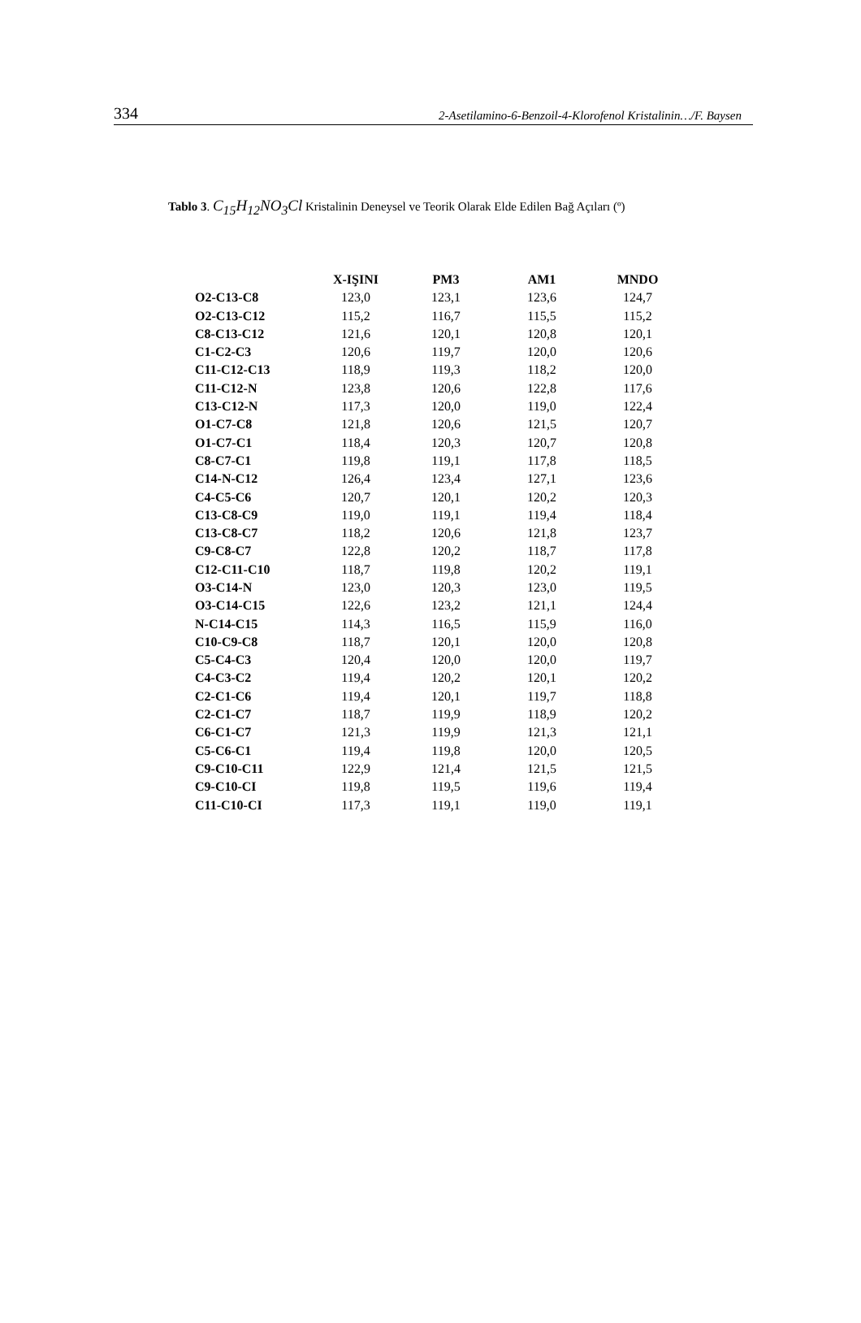334 2-Asetilamino-6-Benzoil-4-Klorofenol Kristalinin…/F. Baysen
Tablo 3. C<sub>15</sub>H<sub>12</sub>NO<sub>3</sub>Cl Kristalinin Deneysel ve Teorik Olarak Elde Edilen Bağ Açıları (º)
| | X-IŞINI | PM3 | AM1 | MNDO |
| --- | --- | --- | --- | --- |
| O2-C13-C8 | 123,0 | 123,1 | 123,6 | 124,7 |
| O2-C13-C12 | 115,2 | 116,7 | 115,5 | 115,2 |
| C8-C13-C12 | 121,6 | 120,1 | 120,8 | 120,1 |
| C1-C2-C3 | 120,6 | 119,7 | 120,0 | 120,6 |
| C11-C12-C13 | 118,9 | 119,3 | 118,2 | 120,0 |
| C11-C12-N | 123,8 | 120,6 | 122,8 | 117,6 |
| C13-C12-N | 117,3 | 120,0 | 119,0 | 122,4 |
| O1-C7-C8 | 121,8 | 120,6 | 121,5 | 120,7 |
| O1-C7-C1 | 118,4 | 120,3 | 120,7 | 120,8 |
| C8-C7-C1 | 119,8 | 119,1 | 117,8 | 118,5 |
| C14-N-C12 | 126,4 | 123,4 | 127,1 | 123,6 |
| C4-C5-C6 | 120,7 | 120,1 | 120,2 | 120,3 |
| C13-C8-C9 | 119,0 | 119,1 | 119,4 | 118,4 |
| C13-C8-C7 | 118,2 | 120,6 | 121,8 | 123,7 |
| C9-C8-C7 | 122,8 | 120,2 | 118,7 | 117,8 |
| C12-C11-C10 | 118,7 | 119,8 | 120,2 | 119,1 |
| O3-C14-N | 123,0 | 120,3 | 123,0 | 119,5 |
| O3-C14-C15 | 122,6 | 123,2 | 121,1 | 124,4 |
| N-C14-C15 | 114,3 | 116,5 | 115,9 | 116,0 |
| C10-C9-C8 | 118,7 | 120,1 | 120,0 | 120,8 |
| C5-C4-C3 | 120,4 | 120,0 | 120,0 | 119,7 |
| C4-C3-C2 | 119,4 | 120,2 | 120,1 | 120,2 |
| C2-C1-C6 | 119,4 | 120,1 | 119,7 | 118,8 |
| C2-C1-C7 | 118,7 | 119,9 | 118,9 | 120,2 |
| C6-C1-C7 | 121,3 | 119,9 | 121,3 | 121,1 |
| C5-C6-C1 | 119,4 | 119,8 | 120,0 | 120,5 |
| C9-C10-C11 | 122,9 | 121,4 | 121,5 | 121,5 |
| C9-C10-CI | 119,8 | 119,5 | 119,6 | 119,4 |
| C11-C10-CI | 117,3 | 119,1 | 119,0 | 119,1 |